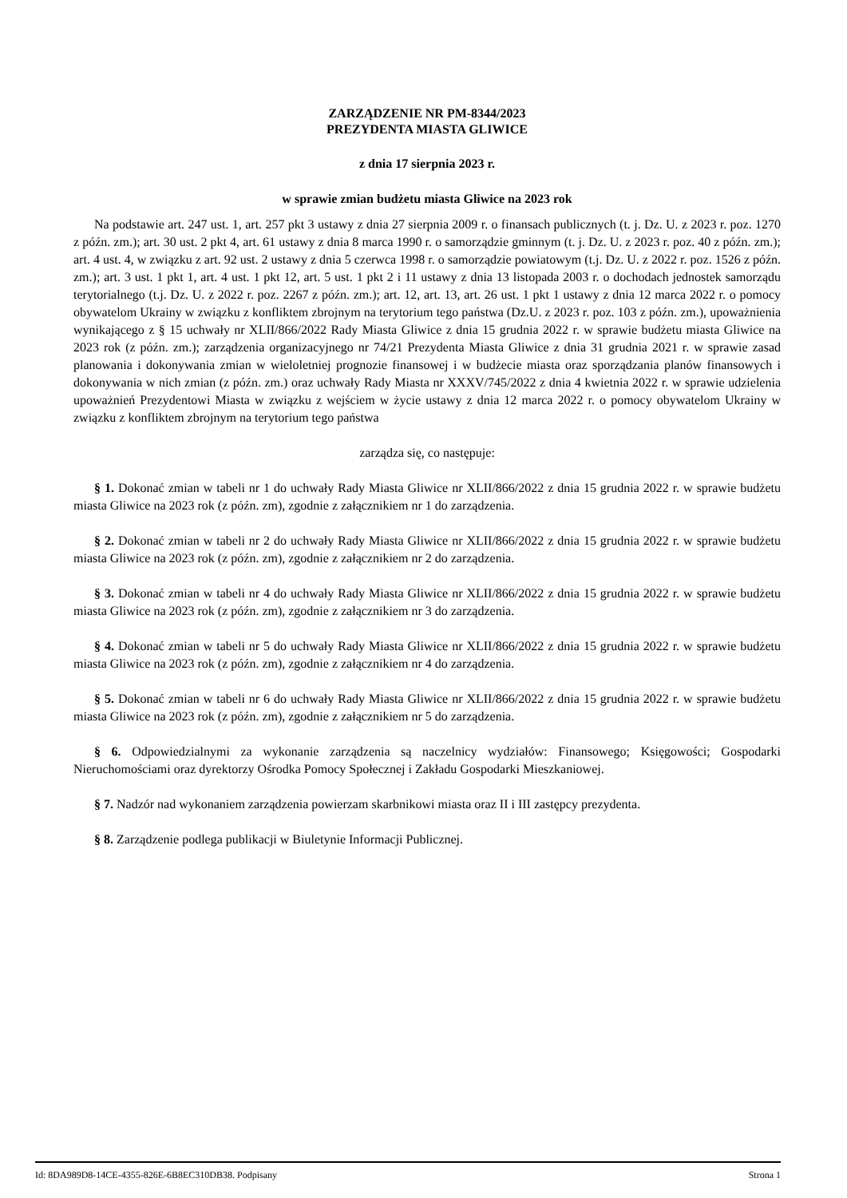ZARZĄDZENIE NR PM-8344/2023
PREZYDENTA MIASTA GLIWICE
z dnia 17 sierpnia 2023 r.
w sprawie zmian budżetu miasta Gliwice na 2023 rok
Na podstawie art. 247 ust. 1, art. 257 pkt 3 ustawy z dnia 27 sierpnia 2009 r. o finansach publicznych (t. j. Dz. U. z 2023 r. poz. 1270 z późn. zm.); art. 30 ust. 2 pkt 4, art. 61 ustawy z dnia 8 marca 1990 r. o samorządzie gminnym (t. j. Dz. U. z 2023 r. poz. 40 z późn. zm.); art. 4 ust. 4, w związku z art. 92 ust. 2 ustawy z dnia 5 czerwca 1998 r. o samorządzie powiatowym (t.j. Dz. U. z 2022 r. poz. 1526 z późn. zm.); art. 3 ust. 1 pkt 1, art. 4 ust. 1 pkt 12, art. 5 ust. 1 pkt 2 i 11 ustawy z dnia 13 listopada 2003 r. o dochodach jednostek samorządu terytorialnego (t.j. Dz. U. z 2022 r. poz. 2267 z późn. zm.); art. 12, art. 13, art. 26 ust. 1 pkt 1 ustawy z dnia 12 marca 2022 r. o pomocy obywatelom Ukrainy w związku z konfliktem zbrojnym na terytorium tego państwa (Dz.U. z 2023 r. poz. 103 z późn. zm.), upoważnienia wynikającego z § 15 uchwały nr XLII/866/2022 Rady Miasta Gliwice z dnia 15 grudnia 2022 r. w sprawie budżetu miasta Gliwice na 2023 rok (z późn. zm.); zarządzenia organizacyjnego nr 74/21 Prezydenta Miasta Gliwice z dnia 31 grudnia 2021 r. w sprawie zasad planowania i dokonywania zmian w wieloletniej prognozie finansowej i w budżecie miasta oraz sporządzania planów finansowych i dokonywania w nich zmian (z późn. zm.) oraz uchwały Rady Miasta nr XXXV/745/2022 z dnia 4 kwietnia 2022 r. w sprawie udzielenia upoważnień Prezydentowi Miasta w związku z wejściem w życie ustawy z dnia 12 marca 2022 r. o pomocy obywatelom Ukrainy w związku z konfliktem zbrojnym na terytorium tego państwa
zarządza się, co następuje:
§ 1. Dokonać zmian w tabeli nr 1 do uchwały Rady Miasta Gliwice nr XLII/866/2022 z dnia 15 grudnia 2022 r. w sprawie budżetu miasta Gliwice na 2023 rok (z późn. zm), zgodnie z załącznikiem nr 1 do zarządzenia.
§ 2. Dokonać zmian w tabeli nr 2 do uchwały Rady Miasta Gliwice nr XLII/866/2022 z dnia 15 grudnia 2022 r. w sprawie budżetu miasta Gliwice na 2023 rok (z późn. zm), zgodnie z załącznikiem nr 2 do zarządzenia.
§ 3. Dokonać zmian w tabeli nr 4 do uchwały Rady Miasta Gliwice nr XLII/866/2022 z dnia 15 grudnia 2022 r. w sprawie budżetu miasta Gliwice na 2023 rok (z późn. zm), zgodnie z załącznikiem nr 3 do zarządzenia.
§ 4. Dokonać zmian w tabeli nr 5 do uchwały Rady Miasta Gliwice nr XLII/866/2022 z dnia 15 grudnia 2022 r. w sprawie budżetu miasta Gliwice na 2023 rok (z późn. zm), zgodnie z załącznikiem nr 4 do zarządzenia.
§ 5. Dokonać zmian w tabeli nr 6 do uchwały Rady Miasta Gliwice nr XLII/866/2022 z dnia 15 grudnia 2022 r. w sprawie budżetu miasta Gliwice na 2023 rok (z późn. zm), zgodnie z załącznikiem nr 5 do zarządzenia.
§ 6. Odpowiedzialnymi za wykonanie zarządzenia są naczelnicy wydziałów: Finansowego; Księgowości; Gospodarki Nieruchomościami oraz dyrektorzy Ośrodka Pomocy Społecznej i Zakładu Gospodarki Mieszkaniowej.
§ 7. Nadzór nad wykonaniem zarządzenia powierzam skarbnikowi miasta oraz II i III zastępcy prezydenta.
§ 8. Zarządzenie podlega publikacji w Biuletynie Informacji Publicznej.
Id: 8DA989D8-14CE-4355-826E-6B8EC310DB38. Podpisany Strona 1